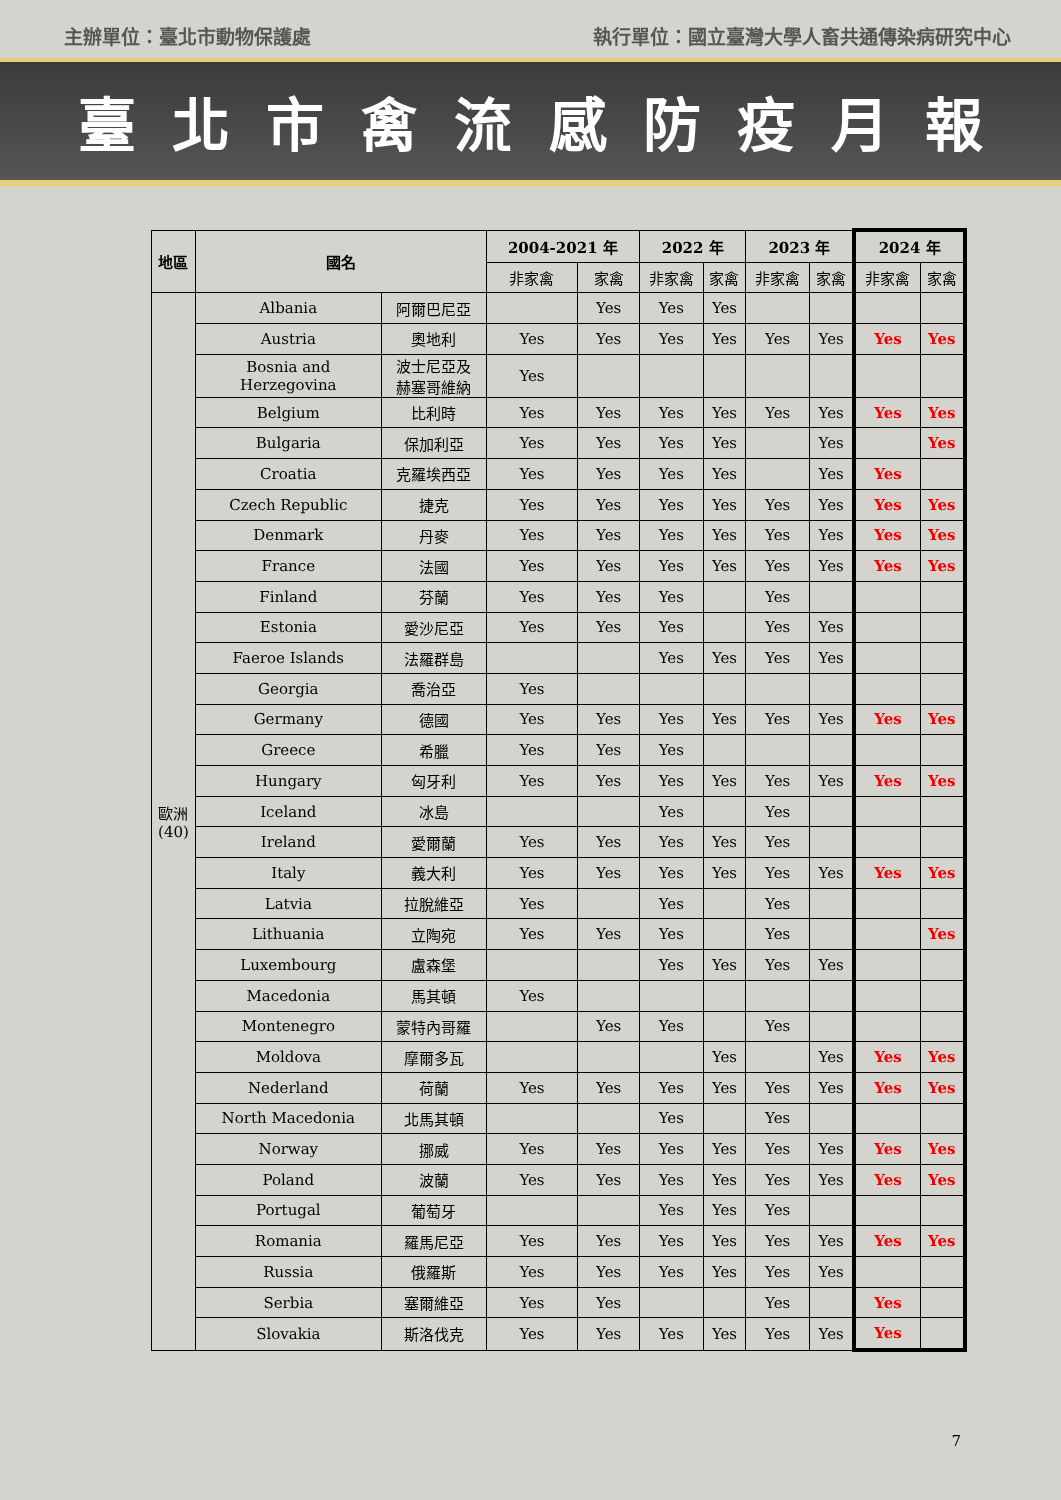主辦單位：臺北市動物保護處 執行單位：國立臺灣大學人畜共通傳染病研究中心
臺北市禽流感防疫月報
| 地區 | 國名 | | 2004-2021 年 | | 2022 年 | | 2023 年 | | 2024 年 | |
| --- | --- | --- | --- | --- | --- | --- | --- | --- | --- | --- |
| | | | 非家禽 | 家禽 | 非家禽 | 家禽 | 非家禽 | 家禽 | 非家禽 | 家禽 |
| 歐洲 (40) | Albania | 阿爾巴尼亞 | | Yes | Yes | Yes | | | | |
| | Austria | 奧地利 | Yes | Yes | Yes | Yes | Yes | Yes | Yes | Yes |
| | Bosnia and Herzegovina | 波士尼亞及 赫塞哥維納 | Yes | | | | | | | |
| | Belgium | 比利時 | Yes | Yes | Yes | Yes | Yes | Yes | Yes | Yes |
| | Bulgaria | 保加利亞 | Yes | Yes | Yes | Yes | | Yes | | Yes |
| | Croatia | 克羅埃西亞 | Yes | Yes | Yes | Yes | | Yes | Yes | |
| | Czech Republic | 捷克 | Yes | Yes | Yes | Yes | Yes | Yes | Yes | Yes |
| | Denmark | 丹麥 | Yes | Yes | Yes | Yes | Yes | Yes | Yes | Yes |
| | France | 法國 | Yes | Yes | Yes | Yes | Yes | Yes | Yes | Yes |
| | Finland | 芬蘭 | Yes | Yes | Yes | | Yes | | | |
| | Estonia | 愛沙尼亞 | Yes | Yes | Yes | | Yes | Yes | | |
| | Faeroe Islands | 法羅群島 | | | Yes | Yes | Yes | Yes | | |
| | Georgia | 喬治亞 | Yes | | | | | | | |
| | Germany | 德國 | Yes | Yes | Yes | Yes | Yes | Yes | Yes | Yes |
| | Greece | 希臘 | Yes | Yes | Yes | | | | | |
| | Hungary | 匈牙利 | Yes | Yes | Yes | Yes | Yes | Yes | Yes | Yes |
| | Iceland | 冰島 | | | Yes | | Yes | | | |
| | Ireland | 愛爾蘭 | Yes | Yes | Yes | Yes | Yes | | | |
| | Italy | 義大利 | Yes | Yes | Yes | Yes | Yes | Yes | Yes | Yes |
| | Latvia | 拉脫維亞 | Yes | | Yes | | Yes | | | |
| | Lithuania | 立陶宛 | Yes | Yes | Yes | | Yes | | | Yes |
| | Luxembourg | 盧森堡 | | | Yes | Yes | Yes | Yes | | |
| | Macedonia | 馬其頓 | Yes | | | | | | | |
| | Montenegro | 蒙特內哥羅 | | Yes | Yes | | Yes | | | |
| | Moldova | 摩爾多瓦 | | | | Yes | | Yes | Yes | Yes |
| | Nederland | 荷蘭 | Yes | Yes | Yes | Yes | Yes | Yes | Yes | Yes |
| | North Macedonia | 北馬其頓 | | | Yes | | Yes | | | |
| | Norway | 挪威 | Yes | Yes | Yes | Yes | Yes | Yes | Yes | Yes |
| | Poland | 波蘭 | Yes | Yes | Yes | Yes | Yes | Yes | Yes | Yes |
| | Portugal | 葡萄牙 | | | Yes | Yes | Yes | | | |
| | Romania | 羅馬尼亞 | Yes | Yes | Yes | Yes | Yes | Yes | Yes | Yes |
| | Russia | 俄羅斯 | Yes | Yes | Yes | Yes | Yes | Yes | | |
| | Serbia | 塞爾維亞 | Yes | Yes | | | Yes | | Yes | |
| | Slovakia | 斯洛伐克 | Yes | Yes | Yes | Yes | Yes | Yes | Yes | |
7